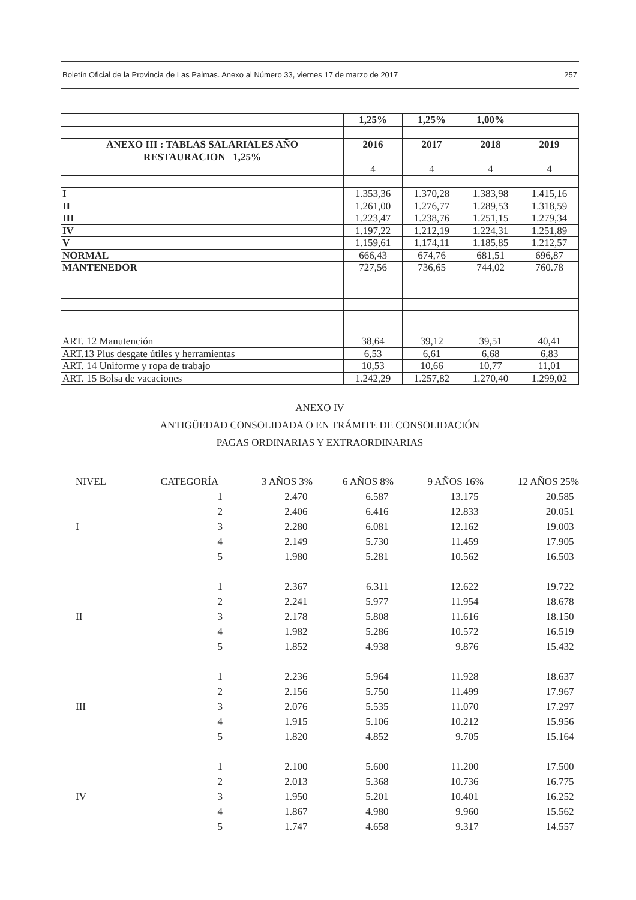Boletín Oficial de la Provincia de Las Palmas. Anexo al Número 33, viernes 17 de marzo de 2017 257
| | 1,25% | 1,25% | 1,00% | |
| ANEXO III : TABLAS SALARIALES AÑO | 2016 | 2017 | 2018 | 2019 |
| RESTAURACION 1,25% | | | | |
| | 4 | 4 | 4 | 4 |
| I | 1.353,36 | 1.370,28 | 1.383,98 | 1.415,16 |
| II | 1.261,00 | 1.276,77 | 1.289,53 | 1.318,59 |
| III | 1.223,47 | 1.238,76 | 1.251,15 | 1.279,34 |
| IV | 1.197,22 | 1.212,19 | 1.224,31 | 1.251,89 |
| V | 1.159,61 | 1.174,11 | 1.185,85 | 1.212,57 |
| NORMAL | 666,43 | 674,76 | 681,51 | 696,87 |
| MANTENEDOR | 727,56 | 736,65 | 744,02 | 760.78 |
| ART. 12 Manutención | 38,64 | 39,12 | 39,51 | 40,41 |
| ART.13 Plus desgate útiles y herramientas | 6,53 | 6,61 | 6,68 | 6,83 |
| ART. 14 Uniforme y ropa de trabajo | 10,53 | 10,66 | 10,77 | 11,01 |
| ART. 15 Bolsa de vacaciones | 1.242,29 | 1.257,82 | 1.270,40 | 1.299,02 |
ANEXO IV
ANTIGÜEDAD CONSOLIDADA O EN TRÁMITE DE CONSOLIDACIÓN
PAGAS ORDINARIAS Y EXTRAORDINARIAS
| NIVEL | CATEGORÍA | 3 AÑOS 3% | 6 AÑOS 8% | 9 AÑOS 16% | 12 AÑOS 25% |
| | 1 | 2.470 | 6.587 | 13.175 | 20.585 |
| | 2 | 2.406 | 6.416 | 12.833 | 20.051 |
| I | 3 | 2.280 | 6.081 | 12.162 | 19.003 |
| | 4 | 2.149 | 5.730 | 11.459 | 17.905 |
| | 5 | 1.980 | 5.281 | 10.562 | 16.503 |
| | 1 | 2.367 | 6.311 | 12.622 | 19.722 |
| | 2 | 2.241 | 5.977 | 11.954 | 18.678 |
| II | 3 | 2.178 | 5.808 | 11.616 | 18.150 |
| | 4 | 1.982 | 5.286 | 10.572 | 16.519 |
| | 5 | 1.852 | 4.938 | 9.876 | 15.432 |
| | 1 | 2.236 | 5.964 | 11.928 | 18.637 |
| | 2 | 2.156 | 5.750 | 11.499 | 17.967 |
| III | 3 | 2.076 | 5.535 | 11.070 | 17.297 |
| | 4 | 1.915 | 5.106 | 10.212 | 15.956 |
| | 5 | 1.820 | 4.852 | 9.705 | 15.164 |
| | 1 | 2.100 | 5.600 | 11.200 | 17.500 |
| | 2 | 2.013 | 5.368 | 10.736 | 16.775 |
| IV | 3 | 1.950 | 5.201 | 10.401 | 16.252 |
| | 4 | 1.867 | 4.980 | 9.960 | 15.562 |
| | 5 | 1.747 | 4.658 | 9.317 | 14.557 |